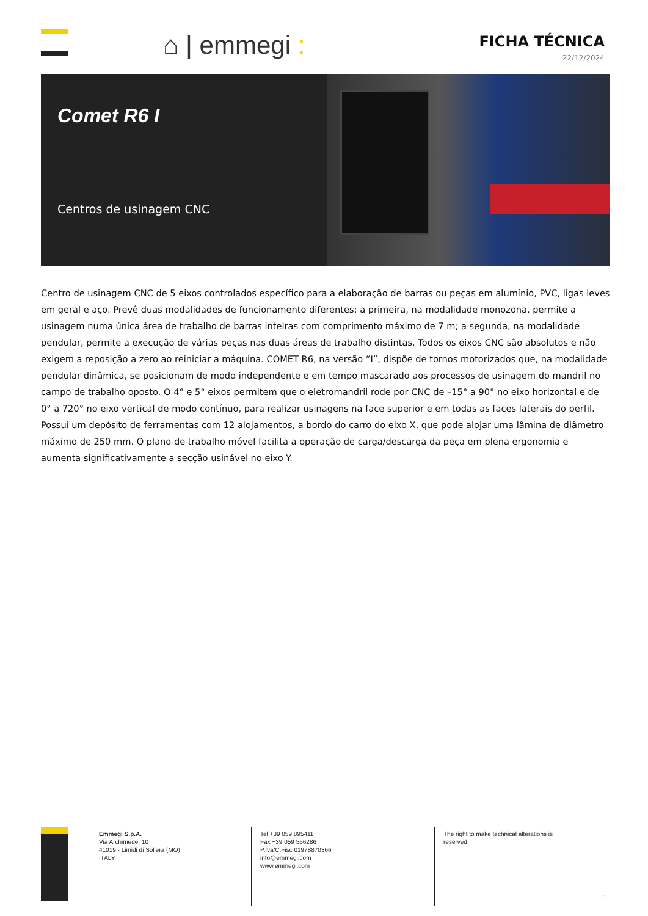⌂ | emmegi :
FICHA TÉCNICA
22/12/2024
Comet R6 I
Centros de usinagem CNC
Centro de usinagem CNC de 5 eixos controlados específico para a elaboração de barras ou peças em alumínio, PVC, ligas leves em geral e aço. Prevê duas modalidades de funcionamento diferentes: a primeira, na modalidade monozona, permite a usinagem numa única área de trabalho de barras inteiras com comprimento máximo de 7 m; a segunda, na modalidade pendular, permite a execução de várias peças nas duas áreas de trabalho distintas. Todos os eixos CNC são absolutos e não exigem a reposição a zero ao reiniciar a máquina. COMET R6, na versão “I”, dispõe de tornos motorizados que, na modalidade pendular dinâmica, se posicionam de modo independente e em tempo mascarado aos processos de usinagem do mandril no campo de trabalho oposto. O 4° e 5° eixos permitem que o eletromandril rode por CNC de –15° a 90° no eixo horizontal e de 0° a 720° no eixo vertical de modo contínuo, para realizar usinagens na face superior e em todas as faces laterais do perfil. Possui um depósito de ferramentas com 12 alojamentos, a bordo do carro do eixo X, que pode alojar uma lâmina de diâmetro máximo de 250 mm. O plano de trabalho móvel facilita a operação de carga/descarga da peça em plena ergonomia e aumenta significativamente a secção usinável no eixo Y.
Emmegi S.p.A.
Via Archimede, 10
41019 - Limidi di Soliera (MO)
ITALY
Tel +39 059 895411
Fax +39 059 566286
P.Iva/C.Fisc 01978870366
info@emmegi.com
www.emmegi.com
The right to make technical alterations is reserved.
1